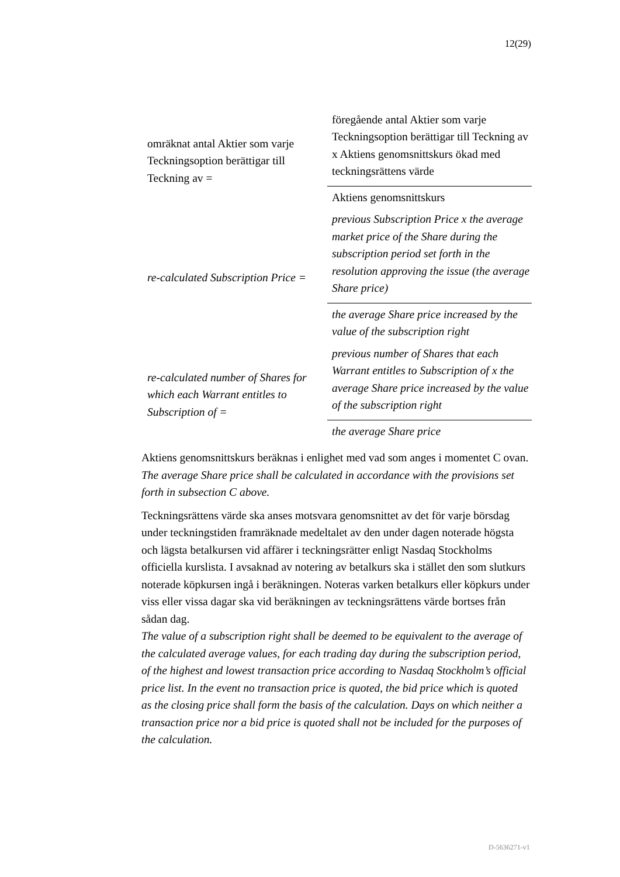12(29)
| omräknat antal Aktier som varje Teckningsoption berättigar till Teckning av = | föregående antal Aktier som varje Teckningsoption berättigar till Teckning av x Aktiens genomsnittskurs ökad med teckningsrättens värde |
| | Aktiens genomsnittskurs |
| re-calculated Subscription Price = | previous Subscription Price x the average market price of the Share during the subscription period set forth in the resolution approving the issue (the average Share price) |
| | the average Share price increased by the value of the subscription right |
| re-calculated number of Shares for which each Warrant entitles to Subscription of = | previous number of Shares that each Warrant entitles to Subscription of x the average Share price increased by the value of the subscription right |
| | the average Share price |
Aktiens genomsnittskurs beräknas i enlighet med vad som anges i momentet C ovan.
The average Share price shall be calculated in accordance with the provisions set forth in subsection C above.
Teckningsrättens värde ska anses motsvara genomsnittet av det för varje börsdag under teckningstiden framräknade medeltalet av den under dagen noterade högsta och lägsta betalkursen vid affärer i teckningsrätter enligt Nasdaq Stockholms officiella kurslista. I avsaknad av notering av betalkurs ska i stället den som slutkurs noterade köpkursen ingå i beräkningen. Noteras varken betalkurs eller köpkurs under viss eller vissa dagar ska vid beräkningen av teckningsrättens värde bortses från sådan dag.
The value of a subscription right shall be deemed to be equivalent to the average of the calculated average values, for each trading day during the subscription period, of the highest and lowest transaction price according to Nasdaq Stockholm’s official price list. In the event no transaction price is quoted, the bid price which is quoted as the closing price shall form the basis of the calculation. Days on which neither a transaction price nor a bid price is quoted shall not be included for the purposes of the calculation.
D-5636271-v1